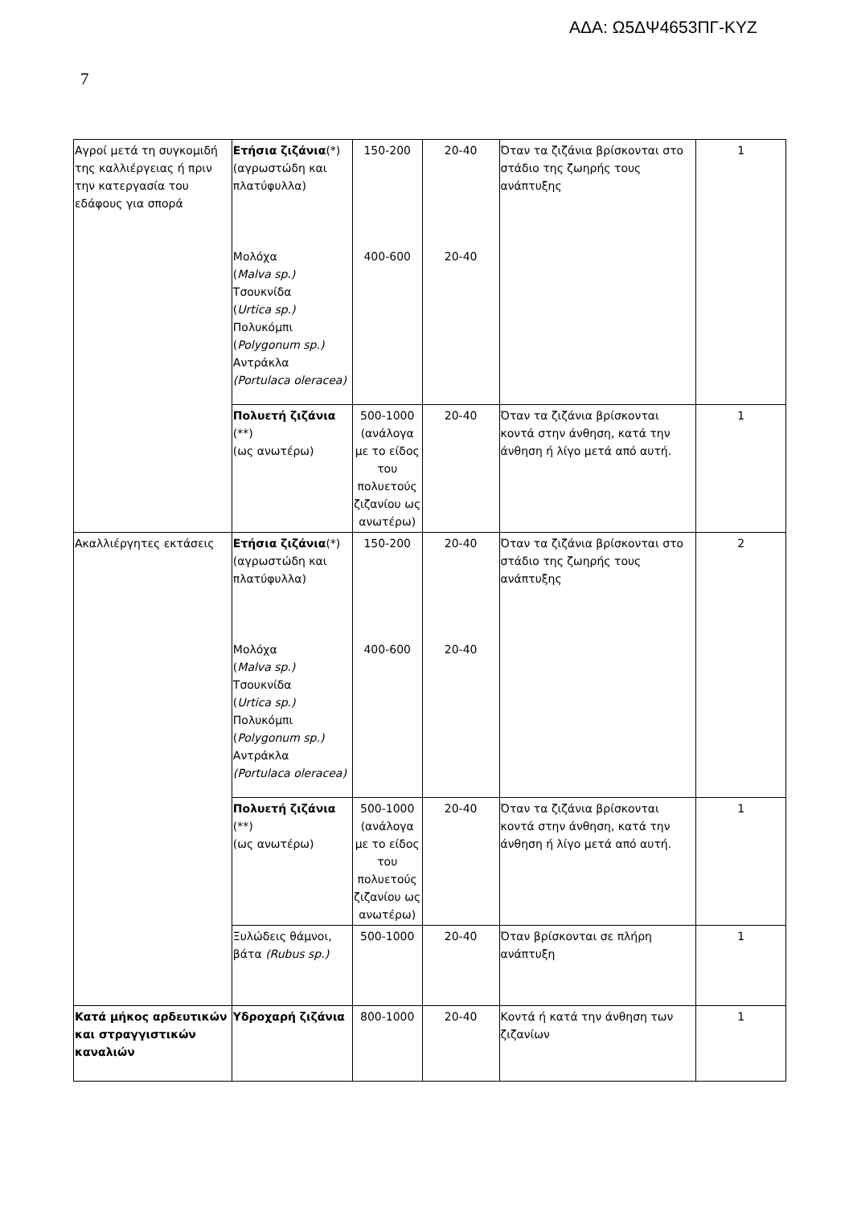ΑΔΑ: Ω5ΔΨ4653ΠΓ-ΚΥΖ
7
| Αγροί μετά τη συγκομιδή της καλλιέργειας ή πριν την κατεργασία του εδάφους για σπορά | Ετήσια ζιζάνια (*) (αγρωστώδη και πλατύφυλλα) Μολόχα ( Malva sp.) Τσουκνίδα ( Urtica sp.) Πολυκόμπι ( Polygonum sp.) Αντράκλα (Portulaca oleracea) | 150-200 400-600 | 20-40 20-40 | Όταν τα ζιζάνια βρίσκονται στο στάδιο της ζωηρής τους ανάπτυξης | 1 |
| | Πολυετή ζιζάνια (**) (ως ανωτέρω) | 500-1000 (ανάλογα με το είδος του πολυετούς ζιζανίου ως ανωτέρω) | 20-40 | Όταν τα ζιζάνια βρίσκονται κοντά στην άνθηση, κατά την άνθηση ή λίγο μετά από αυτή. | 1 |
| Ακαλλιέργητες εκτάσεις | Ετήσια ζιζάνια (*) (αγρωστώδη και πλατύφυλλα) Μολόχα ( Malva sp.) Τσουκνίδα ( Urtica sp.) Πολυκόμπι ( Polygonum sp.) Αντράκλα (Portulaca oleracea) | 150-200 400-600 | 20-40 20-40 | Όταν τα ζιζάνια βρίσκονται στο στάδιο της ζωηρής τους ανάπτυξης | 2 |
| | Πολυετή ζιζάνια (**) (ως ανωτέρω) | 500-1000 (ανάλογα με το είδος του πολυετούς ζιζανίου ως ανωτέρω) | 20-40 | Όταν τα ζιζάνια βρίσκονται κοντά στην άνθηση, κατά την άνθηση ή λίγο μετά από αυτή. | 1 |
| | Ξυλώδεις θάμνοι, βάτα (Rubus sp.) | 500-1000 | 20-40 | Όταν βρίσκονται σε πλήρη ανάπτυξη | 1 |
| Κατά μήκος αρδευτικών και στραγγιστικών καναλιών | Υδροχαρή ζιζάνια | 800-1000 | 20-40 | Κοντά ή κατά την άνθηση των ζιζανίων | 1 |